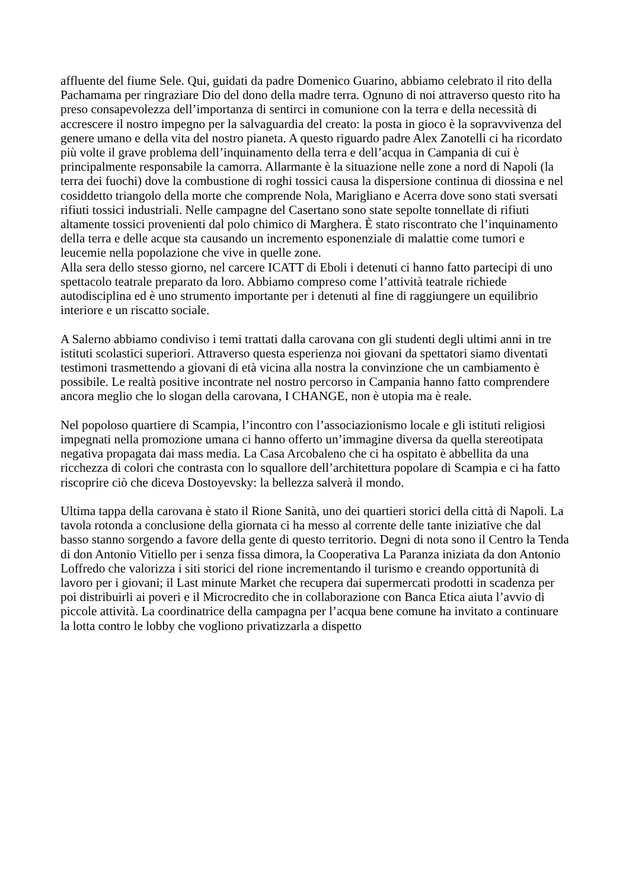affluente del fiume Sele. Qui, guidati da padre Domenico Guarino, abbiamo celebrato il rito della Pachamama per ringraziare Dio del dono della madre terra. Ognuno di noi attraverso questo rito ha preso consapevolezza dell’importanza di sentirci in comunione con la terra e della necessità di accrescere il nostro impegno per la salvaguardia del creato: la posta in gioco è la sopravvivenza del genere umano e della vita del nostro pianeta. A questo riguardo padre Alex Zanotelli ci ha ricordato più volte il grave problema dell’inquinamento della terra e dell’acqua in Campania di cui è principalmente responsabile la camorra. Allarmante è la situazione nelle zone a nord di Napoli (la terra dei fuochi) dove la combustione di roghi tossici causa la dispersione continua di diossina e nel cosiddetto triangolo della morte che comprende Nola, Marigliano e Acerra dove sono stati sversati rifiuti tossici industriali. Nelle campagne del Casertano sono state sepolte tonnellate di rifiuti altamente tossici provenienti dal polo chimico di Marghera. È stato riscontrato che l’inquinamento della terra e delle acque sta causando un incremento esponenziale di malattie come tumori e leucemie nella popolazione che vive in quelle zone.
Alla sera dello stesso giorno, nel carcere ICATT di Eboli i detenuti ci hanno fatto partecipi di uno spettacolo teatrale preparato da loro. Abbiamo compreso come l’attività teatrale richiede autodisciplina ed è uno strumento importante per i detenuti al fine di raggiungere un equilibrio interiore e un riscatto sociale.
A Salerno abbiamo condiviso i temi trattati dalla carovana con gli studenti degli ultimi anni in tre istituti scolastici superiori. Attraverso questa esperienza noi giovani da spettatori siamo diventati testimoni trasmettendo a giovani di età vicina alla nostra la convinzione che un cambiamento è possibile. Le realtà positive incontrate nel nostro percorso in Campania hanno fatto comprendere ancora meglio che lo slogan della carovana, I CHANGE, non è utopia ma è reale.
Nel popoloso quartiere di Scampia, l’incontro con l’associazionismo locale e gli istituti religiosi impegnati nella promozione umana ci hanno offerto un’immagine diversa da quella stereotipata negativa propagata dai mass media. La Casa Arcobaleno che ci ha ospitato è abbellita da una ricchezza di colori che contrasta con lo squallore dell’architettura popolare di Scampia e ci ha fatto riscoprire ciò che diceva Dostoyevsky: la bellezza salverà il mondo.
Ultima tappa della carovana è stato il Rione Sanità, uno dei quartieri storici della città di Napoli. La tavola rotonda a conclusione della giornata ci ha messo al corrente delle tante iniziative che dal basso stanno sorgendo a favore della gente di questo territorio. Degni di nota sono il Centro la Tenda di don Antonio Vitiello per i senza fissa dimora, la Cooperativa La Paranza iniziata da don Antonio Loffredo che valorizza i siti storici del rione incrementando il turismo e creando opportunità di lavoro per i giovani; il Last minute Market che recupera dai supermercati prodotti in scadenza per poi distribuirli ai poveri e il Microcredito che in collaborazione con Banca Etica aiuta l’avvio di piccole attività. La coordinatrice della campagna per l’acqua bene comune ha invitato a continuare la lotta contro le lobby che vogliono privatizzarla a dispetto